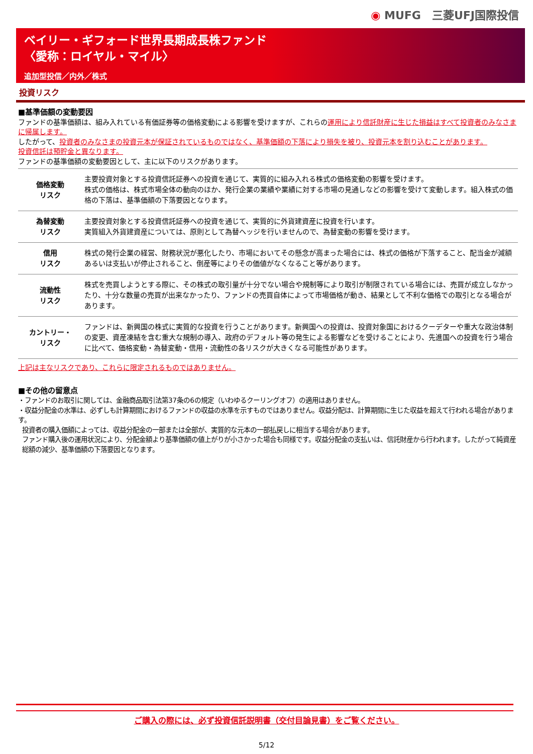◉ MUFG　三菱UFJ国際投信
ベイリー・ギフォード世界長期成長株ファンド
〈愛称：ロイヤル・マイル〉
追加型投信／内外／株式
投資リスク
■基準価額の変動要因
ファンドの基準価額は、組み入れている有価証券等の価格変動による影響を受けますが、これらの運用により信託財産に生じた損益はすべて投資者のみなさまに帰属します。
したがって、投資者のみなさまの投資元本が保証されているものではなく、基準価額の下落により損失を被り、投資元本を割り込むことがあります。
投資信託は預貯金と異なります。
ファンドの基準価額の変動要因として、主に以下のリスクがあります。
| 価格変動 リスク | 主要投資対象とする投資信託証券への投資を通じて、実質的に組み入れる株式の価格変動の影響を受けます。 株式の価格は、株式市場全体の動向のほか、発行企業の業績や業績に対する市場の見通しなどの影響を受けて変動します。組入株式の価格の下落は、基準価額の下落要因となります。 |
| 為替変動 リスク | 主要投資対象とする投資信託証券への投資を通じて、実質的に外貨建資産に投資を行います。 実質組入外貨建資産については、原則として為替ヘッジを行いませんので、為替変動の影響を受けます。 |
| 信用 リスク | 株式の発行企業の経営、財務状況が悪化したり、市場においてその懸念が高まった場合には、株式の価格が下落すること、配当金が減額あるいは支払いが停止されること、倒産等によりその価値がなくなること等があります。 |
| 流動性 リスク | 株式を売買しようとする際に、その株式の取引量が十分でない場合や規制等により取引が制限されている場合には、売買が成立しなかったり、十分な数量の売買が出来なかったり、ファンドの売買自体によって市場価格が動き、結果として不利な価格での取引となる場合があります。 |
| カントリー・ リスク | ファンドは、新興国の株式に実質的な投資を行うことがあります。新興国への投資は、投資対象国におけるクーデターや重大な政治体制の変更、資産凍結を含む重大な規制の導入、政府のデフォルト等の発生による影響などを受けることにより、先進国への投資を行う場合に比べて、価格変動・為替変動・信用・流動性の各リスクが大きくなる可能性があります。 |
上記は主なリスクであり、これらに限定されるものではありません。
■その他の留意点
・ファンドのお取引に関しては、金融商品取引法第37条の6の規定（いわゆるクーリングオフ）の適用はありません。
・収益分配金の水準は、必ずしも計算期間におけるファンドの収益の水準を示すものではありません。収益分配は、計算期間に生じた収益を超えて行われる場合があります。
投資者の購入価額によっては、収益分配金の一部または全部が、実質的な元本の一部払戻しに相当する場合があります。
ファンド購入後の運用状況により、分配金額より基準価額の値上がりが小さかった場合も同様です。収益分配金の支払いは、信託財産から行われます。したがって純資産総額の減少、基準価額の下落要因となります。
ご購入の際には、必ず投資信託説明書（交付目論見書）をご覧ください。
5/12